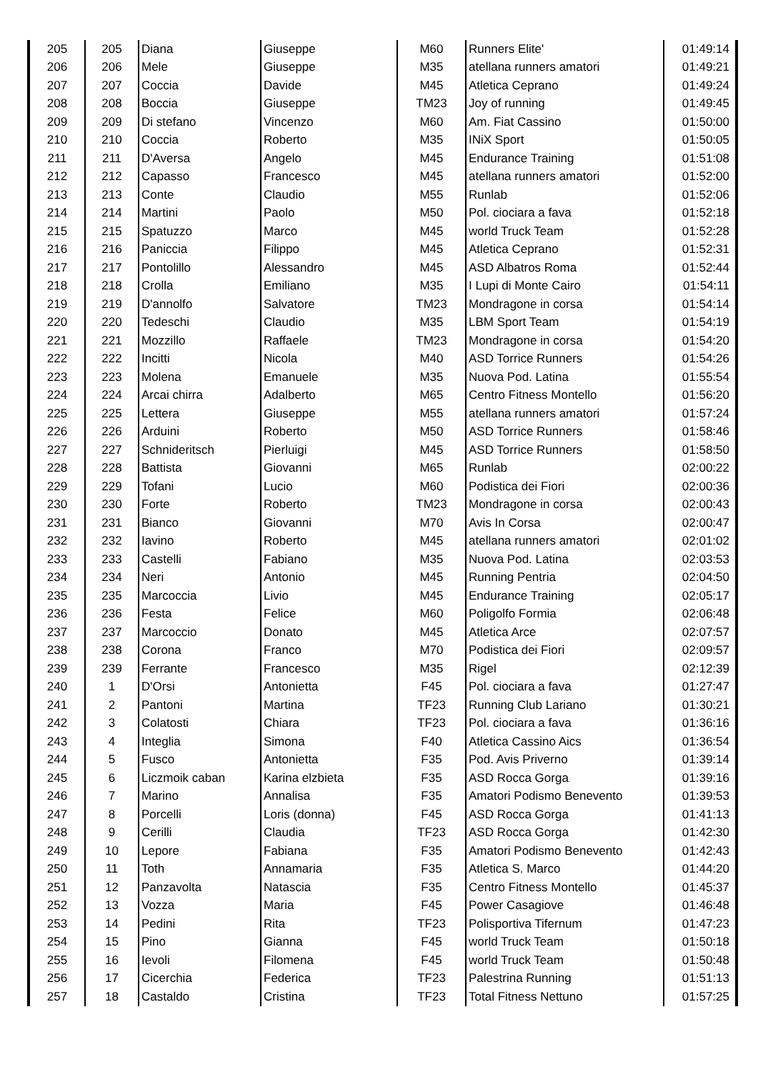| 205 | 205 | Diana | Giuseppe | M60 | Runners Elite' | 01:49:14 |
| 206 | 206 | Mele | Giuseppe | M35 | atellana runners amatori | 01:49:21 |
| 207 | 207 | Coccia | Davide | M45 | Atletica Ceprano | 01:49:24 |
| 208 | 208 | Boccia | Giuseppe | TM23 | Joy of running | 01:49:45 |
| 209 | 209 | Di stefano | Vincenzo | M60 | Am. Fiat Cassino | 01:50:00 |
| 210 | 210 | Coccia | Roberto | M35 | INiX Sport | 01:50:05 |
| 211 | 211 | D'Aversa | Angelo | M45 | Endurance Training | 01:51:08 |
| 212 | 212 | Capasso | Francesco | M45 | atellana runners amatori | 01:52:00 |
| 213 | 213 | Conte | Claudio | M55 | Runlab | 01:52:06 |
| 214 | 214 | Martini | Paolo | M50 | Pol. ciociara a fava | 01:52:18 |
| 215 | 215 | Spatuzzo | Marco | M45 | world Truck Team | 01:52:28 |
| 216 | 216 | Paniccia | Filippo | M45 | Atletica Ceprano | 01:52:31 |
| 217 | 217 | Pontolillo | Alessandro | M45 | ASD Albatros Roma | 01:52:44 |
| 218 | 218 | Crolla | Emiliano | M35 | I Lupi di Monte Cairo | 01:54:11 |
| 219 | 219 | D'annolfo | Salvatore | TM23 | Mondragone in corsa | 01:54:14 |
| 220 | 220 | Tedeschi | Claudio | M35 | LBM Sport Team | 01:54:19 |
| 221 | 221 | Mozzillo | Raffaele | TM23 | Mondragone in corsa | 01:54:20 |
| 222 | 222 | Incitti | Nicola | M40 | ASD Torrice Runners | 01:54:26 |
| 223 | 223 | Molena | Emanuele | M35 | Nuova Pod. Latina | 01:55:54 |
| 224 | 224 | Arcai chirra | Adalberto | M65 | Centro Fitness Montello | 01:56:20 |
| 225 | 225 | Lettera | Giuseppe | M55 | atellana runners amatori | 01:57:24 |
| 226 | 226 | Arduini | Roberto | M50 | ASD Torrice Runners | 01:58:46 |
| 227 | 227 | Schnideritsch | Pierluigi | M45 | ASD Torrice Runners | 01:58:50 |
| 228 | 228 | Battista | Giovanni | M65 | Runlab | 02:00:22 |
| 229 | 229 | Tofani | Lucio | M60 | Podistica dei Fiori | 02:00:36 |
| 230 | 230 | Forte | Roberto | TM23 | Mondragone in corsa | 02:00:43 |
| 231 | 231 | Bianco | Giovanni | M70 | Avis In Corsa | 02:00:47 |
| 232 | 232 | Iavino | Roberto | M45 | atellana runners amatori | 02:01:02 |
| 233 | 233 | Castelli | Fabiano | M35 | Nuova Pod. Latina | 02:03:53 |
| 234 | 234 | Neri | Antonio | M45 | Running Pentria | 02:04:50 |
| 235 | 235 | Marcoccia | Livio | M45 | Endurance Training | 02:05:17 |
| 236 | 236 | Festa | Felice | M60 | Poligolfo Formia | 02:06:48 |
| 237 | 237 | Marcoccio | Donato | M45 | Atletica Arce | 02:07:57 |
| 238 | 238 | Corona | Franco | M70 | Podistica dei Fiori | 02:09:57 |
| 239 | 239 | Ferrante | Francesco | M35 | Rigel | 02:12:39 |
| 240 | 1 | D'Orsi | Antonietta | F45 | Pol. ciociara a fava | 01:27:47 |
| 241 | 2 | Pantoni | Martina | TF23 | Running Club Lariano | 01:30:21 |
| 242 | 3 | Colatosti | Chiara | TF23 | Pol. ciociara a fava | 01:36:16 |
| 243 | 4 | Integlia | Simona | F40 | Atletica Cassino Aics | 01:36:54 |
| 244 | 5 | Fusco | Antonietta | F35 | Pod. Avis Priverno | 01:39:14 |
| 245 | 6 | Liczmoik caban | Karina elzbieta | F35 | ASD Rocca Gorga | 01:39:16 |
| 246 | 7 | Marino | Annalisa | F35 | Amatori Podismo Benevento | 01:39:53 |
| 247 | 8 | Porcelli | Loris (donna) | F45 | ASD Rocca Gorga | 01:41:13 |
| 248 | 9 | Cerilli | Claudia | TF23 | ASD Rocca Gorga | 01:42:30 |
| 249 | 10 | Lepore | Fabiana | F35 | Amatori Podismo Benevento | 01:42:43 |
| 250 | 11 | Toth | Annamaria | F35 | Atletica S. Marco | 01:44:20 |
| 251 | 12 | Panzavolta | Natascia | F35 | Centro Fitness Montello | 01:45:37 |
| 252 | 13 | Vozza | Maria | F45 | Power Casagiove | 01:46:48 |
| 253 | 14 | Pedini | Rita | TF23 | Polisportiva Tifernum | 01:47:23 |
| 254 | 15 | Pino | Gianna | F45 | world Truck Team | 01:50:18 |
| 255 | 16 | Ievoli | Filomena | F45 | world Truck Team | 01:50:48 |
| 256 | 17 | Cicerchia | Federica | TF23 | Palestrina Running | 01:51:13 |
| 257 | 18 | Castaldo | Cristina | TF23 | Total Fitness Nettuno | 01:57:25 |